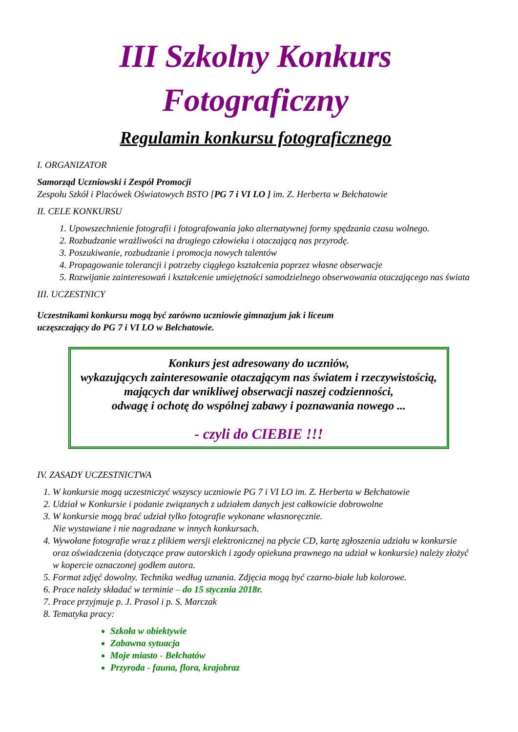III Szkolny Konkurs
Fotograficzny
Regulamin konkursu fotograficznego
I. ORGANIZATOR
Samorząd Uczniowski i Zespół Promocji
Zespołu Szkół i Placówek Oświatowych BSTO [PG 7 i VI LO ] im. Z. Herberta w Bełchatowie
II. CELE KONKURSU
1. Upowszechnienie fotografii i fotografowania jako alternatywnej formy spędzania czasu wolnego.
2. Rozbudzanie wrażliwości na drugiego człowieka i otaczającą nas przyrodę.
3. Poszukiwanie, rozbudzanie i promocja nowych talentów
4. Propagowanie tolerancji i potrzeby ciągłego kształcenia poprzez własne obserwacje
5. Rozwijanie zainteresowań i kształcenie umiejętności samodzielnego obserwowania otaczającego nas świata
III. UCZESTNICY
Uczestnikami konkursu mogą być zarówno uczniowie gimnazjum jak i liceum
uczęszczający do PG 7 i VI LO w Bełchatowie.
Konkurs jest adresowany do uczniów,
wykazujących zainteresowanie otaczającym nas światem i rzeczywistością,
mających dar wnikliwej obserwacji naszej codzienności,
odwagę i ochotę do wspólnej zabawy i poznawania nowego ...
- czyli do CIEBIE !!!
IV. ZASADY UCZESTNICTWA
1. W konkursie mogą uczestniczyć wszyscy uczniowie PG 7 i VI LO im. Z. Herberta w Bełchatowie
2. Udział w Konkursie i podanie związanych z udziałem danych jest całkowicie dobrowolne
3. W konkursie mogą brać udział tylko fotografie wykonane własnoręcznie.
Nie wystawiane i nie nagradzane w innych konkursach.
4. Wywołane fotografie wraz z plikiem wersji elektronicznej na płycie CD, kartę zgłoszenia udziału w konkursie oraz oświadczenia (dotyczące praw autorskich i zgody opiekuna prawnego na udział w konkursie) należy złożyć w kopercie oznaczonej godłem autora.
5. Format zdjęć dowolny. Technika według uznania. Zdjęcia mogą być czarno-białe lub kolorowe.
6. Prace należy składać w terminie – do 15 stycznia 2018r.
7. Prace przyjmuje p. J. Prasol i p. S. Marczak
8. Tematyka pracy:
Szkoła w obiektywie
Zabawna sytuacja
Moje miasto - Bełchatów
Przyroda - fauna, flora, krajobraz